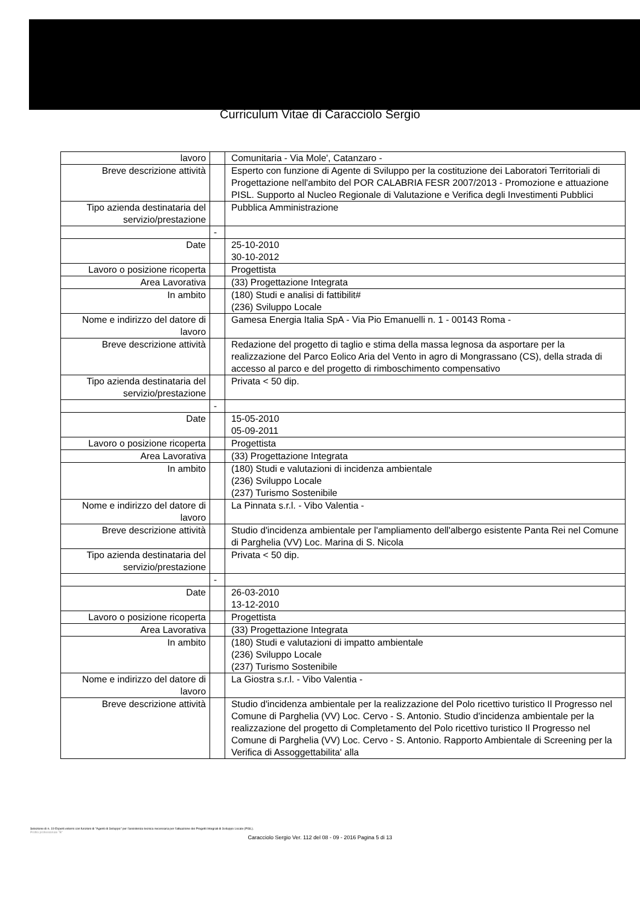Curriculum Vitae di Caracciolo Sergio
| lavoro | | Comunitaria - Via Mole', Catanzaro - |
| Breve descrizione attività | | Esperto con funzione di Agente di Sviluppo per la costituzione dei Laboratori Territoriali di Progettazione nell'ambito del POR CALABRIA FESR 2007/2013 - Promozione e attuazione PISL. Supporto al Nucleo Regionale di Valutazione e Verifica degli Investimenti Pubblici |
| Tipo azienda destinataria del servizio/prestazione | | Pubblica Amministrazione |
| | - | |
| Date | | 25-10-2010 30-10-2012 |
| Lavoro o posizione ricoperta | | Progettista |
| Area Lavorativa | | (33) Progettazione Integrata |
| In ambito | | (180) Studi e analisi di fattibilit# (236) Sviluppo Locale |
| Nome e indirizzo del datore di lavoro | | Gamesa Energia Italia SpA - Via Pio Emanuelli n. 1 - 00143 Roma - |
| Breve descrizione attività | | Redazione del progetto di taglio e stima della massa legnosa da asportare per la realizzazione del Parco Eolico Aria del Vento in agro di Mongrassano (CS), della strada di accesso al parco e del progetto di rimboschimento compensativo |
| Tipo azienda destinataria del servizio/prestazione | | Privata < 50 dip. |
| | - | |
| Date | | 15-05-2010 05-09-2011 |
| Lavoro o posizione ricoperta | | Progettista |
| Area Lavorativa | | (33) Progettazione Integrata |
| In ambito | | (180) Studi e valutazioni di incidenza ambientale (236) Sviluppo Locale (237) Turismo Sostenibile |
| Nome e indirizzo del datore di lavoro | | La Pinnata s.r.l. - Vibo Valentia - |
| Breve descrizione attività | | Studio d'incidenza ambientale per l'ampliamento dell'albergo esistente Panta Rei nel Comune di Parghelia (VV) Loc. Marina di S. Nicola |
| Tipo azienda destinataria del servizio/prestazione | | Privata < 50 dip. |
| | - | |
| Date | | 26-03-2010 13-12-2010 |
| Lavoro o posizione ricoperta | | Progettista |
| Area Lavorativa | | (33) Progettazione Integrata |
| In ambito | | (180) Studi e valutazioni di impatto ambientale (236) Sviluppo Locale (237) Turismo Sostenibile |
| Nome e indirizzo del datore di lavoro | | La Giostra s.r.l. - Vibo Valentia - |
| Breve descrizione attività | | Studio d'incidenza ambientale per la realizzazione del Polo ricettivo turistico Il Progresso nel Comune di Parghelia (VV) Loc. Cervo - S. Antonio. Studio d'incidenza ambientale per la realizzazione del progetto di Completamento del Polo ricettivo turistico Il Progresso nel Comune di Parghelia (VV) Loc. Cervo - S. Antonio. Rapporto Ambientale di Screening per la Verifica di Assoggettabilita' alla |
Selezione di n. 19 Esperti esterni con funzioni di "Agenti di Sviluppo" per l'assistenza tecnica necessaria per l'attuazione dei Progetti Integrati di Sviluppo Locale (PISL).
Profilo professionale "B"
Caracciolo Sergio Ver. 112 del 08 - 09 - 2016 Pagina 5 di 13